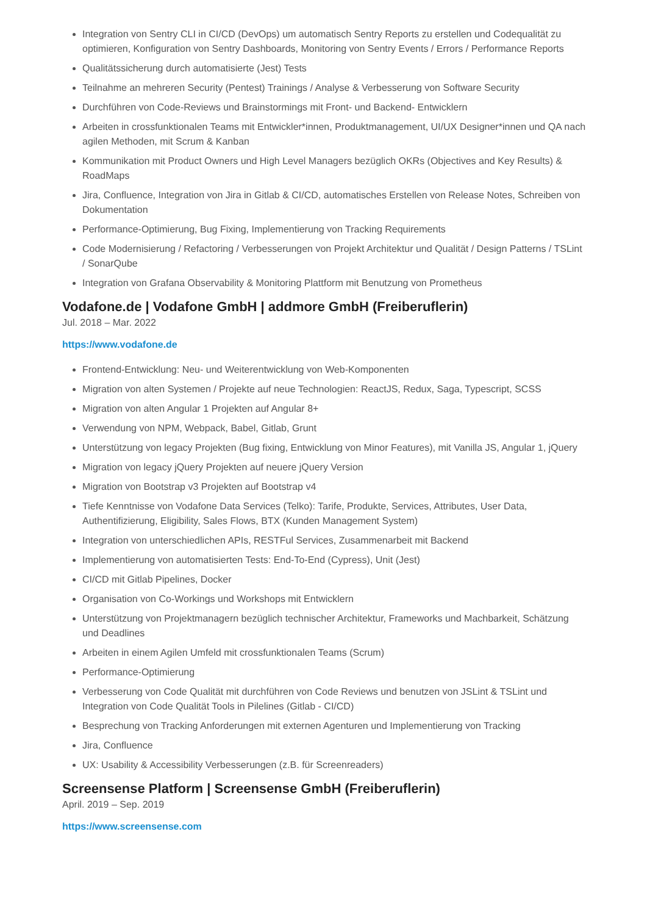Integration von Sentry CLI in CI/CD (DevOps) um automatisch Sentry Reports zu erstellen und Codequalität zu optimieren, Konfiguration von Sentry Dashboards, Monitoring von Sentry Events / Errors / Performance Reports
Qualitätssicherung durch automatisierte (Jest) Tests
Teilnahme an mehreren Security (Pentest) Trainings / Analyse & Verbesserung von Software Security
Durchführen von Code-Reviews und Brainstormings mit Front- und Backend- Entwicklern
Arbeiten in crossfunktionalen Teams mit Entwickler*innen, Produktmanagement, UI/UX Designer*innen und QA nach agilen Methoden, mit Scrum & Kanban
Kommunikation mit Product Owners und High Level Managers bezüglich OKRs (Objectives and Key Results) & RoadMaps
Jira, Confluence, Integration von Jira in Gitlab & CI/CD, automatisches Erstellen von Release Notes, Schreiben von Dokumentation
Performance-Optimierung, Bug Fixing, Implementierung von Tracking Requirements
Code Modernisierung / Refactoring / Verbesserungen von Projekt Architektur und Qualität / Design Patterns / TSLint / SonarQube
Integration von Grafana Observability & Monitoring Plattform mit Benutzung von Prometheus
Vodafone.de | Vodafone GmbH | addmore GmbH (Freiberuflerin)
Jul. 2018 – Mar. 2022
https://www.vodafone.de
Frontend-Entwicklung: Neu- und Weiterentwicklung von Web-Komponenten
Migration von alten Systemen / Projekte auf neue Technologien: ReactJS, Redux, Saga, Typescript, SCSS
Migration von alten Angular 1 Projekten auf Angular 8+
Verwendung von NPM, Webpack, Babel, Gitlab, Grunt
Unterstützung von legacy Projekten (Bug fixing, Entwicklung von Minor Features), mit Vanilla JS, Angular 1, jQuery
Migration von legacy jQuery Projekten auf neuere jQuery Version
Migration von Bootstrap v3 Projekten auf Bootstrap v4
Tiefe Kenntnisse von Vodafone Data Services (Telko): Tarife, Produkte, Services, Attributes, User Data, Authentifizierung, Eligibility, Sales Flows, BTX (Kunden Management System)
Integration von unterschiedlichen APIs, RESTFul Services, Zusammenarbeit mit Backend
Implementierung von automatisierten Tests: End-To-End (Cypress), Unit (Jest)
CI/CD mit Gitlab Pipelines, Docker
Organisation von Co-Workings und Workshops mit Entwicklern
Unterstützung von Projektmanagern bezüglich technischer Architektur, Frameworks und Machbarkeit, Schätzung und Deadlines
Arbeiten in einem Agilen Umfeld mit crossfunktionalen Teams (Scrum)
Performance-Optimierung
Verbesserung von Code Qualität mit durchführen von Code Reviews und benutzen von JSLint & TSLint und Integration von Code Qualität Tools in Pilelines (Gitlab - CI/CD)
Besprechung von Tracking Anforderungen mit externen Agenturen und Implementierung von Tracking
Jira, Confluence
UX: Usability & Accessibility Verbesserungen (z.B. für Screenreaders)
Screensense Platform | Screensense GmbH (Freiberuflerin)
April. 2019 – Sep. 2019
https://www.screensense.com